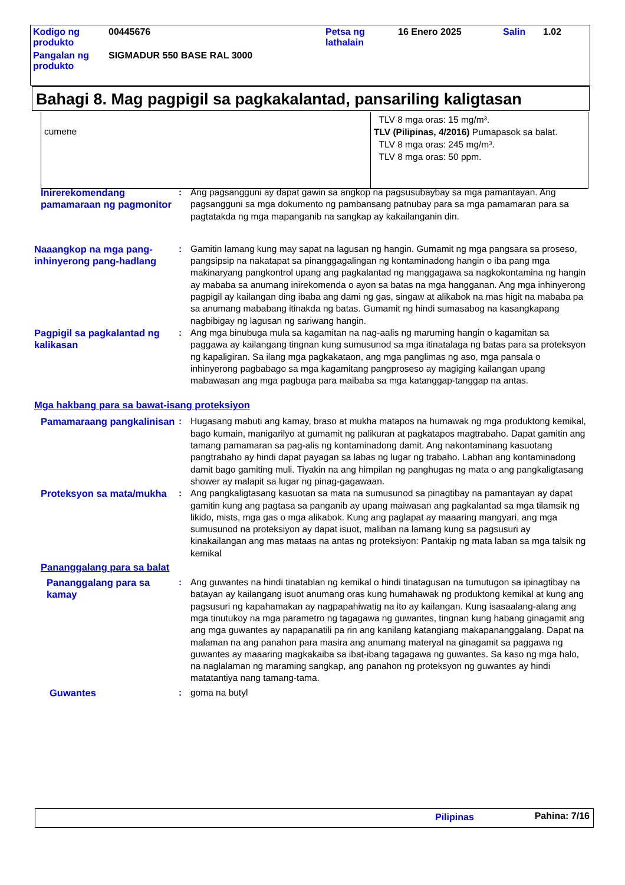| Kodigo ng produkto | 00445676 | Petsa ng lathalain | 16 Enero 2025 | Salin | 1.02 |
| Pangalan ng produkto | SIGMADUR 550 BASE RAL 3000 | | | | |
Bahagi 8. Mag pagpigil sa pagkakalantad, pansariling kaligtasan
| cumene | TLV 8 mga oras: 15 mg/m³. TLV (Pilipinas, 4/2016) Pumapasok sa balat. TLV 8 mga oras: 245 mg/m³. TLV 8 mga oras: 50 ppm. |
Inirerekomendang pamamaraan ng pagmonitor
: Ang pagsangguni ay dapat gawin sa angkop na pagsusubaybay sa mga pamantayan. Ang pagsangguni sa mga dokumento ng pambansang patnubay para sa mga pamamaran para sa pagtatakda ng mga mapanganib na sangkap ay kakailanganin din.
Naaangkop na mga pang-inhinyerong pang-hadlang
: Gamitin lamang kung may sapat na lagusan ng hangin. Gumamit ng mga pangsara sa proseso, pangsipsip na nakatapat sa pinanggagalingan ng kontaminadong hangin o iba pang mga makinaryang pangkontrol upang ang pagkalantad ng manggagawa sa nagkokontamina ng hangin ay mababa sa anumang inirekomenda o ayon sa batas na mga hangganan. Ang mga inhinyerong pagpigil ay kailangan ding ibaba ang dami ng gas, singaw at alikabok na mas higit na mababa pa sa anumang mababang itinakda ng batas. Gumamit ng hindi sumasabog na kasangkapang nagbibigay ng lagusan ng sariwang hangin.
Pagpigil sa pagkalantad ng kalikasan
: Ang mga binubuga mula sa kagamitan na nag-aalis ng maruming hangin o kagamitan sa paggawa ay kailangang tingnan kung sumusunod sa mga itinatalaga ng batas para sa proteksyon ng kapaligiran. Sa ilang mga pagkakataon, ang mga panglimas ng aso, mga pansala o inhinyerong pagbabago sa mga kagamitang pangproseso ay magiging kailangan upang mabawasan ang mga pagbuga para maibaba sa mga katanggap-tanggap na antas.
Mga hakbang para sa bawat-isang proteksiyon
Pamamaraang pangkalinisan
: Hugasang mabuti ang kamay, braso at mukha matapos na humawak ng mga produktong kemikal, bago kumain, manigarilyo at gumamit ng palikuran at pagkatapos magtrabaho. Dapat gamitin ang tamang pamamaran sa pag-alis ng kontaminadong damit. Ang nakontaminang kasuotang pangtrabaho ay hindi dapat payagan sa labas ng lugar ng trabaho. Labhan ang kontaminadong damit bago gamiting muli. Tiyakin na ang himpilan ng panghugas ng mata o ang pangkaligtasang shower ay malapit sa lugar ng pinag-gagawaan.
Proteksyon sa mata/mukha
: Ang pangkaligtasang kasuotan sa mata na sumusunod sa pinagtibay na pamantayan ay dapat gamitin kung ang pagtasa sa panganib ay upang maiwasan ang pagkalantad sa mga tilamsik ng likido, mists, mga gas o mga alikabok. Kung ang paglapat ay maaaring mangyari, ang mga sumusunod na proteksiyon ay dapat isuot, maliban na lamang kung sa pagsusuri ay kinakailangan ang mas mataas na antas ng proteksiyon: Pantakip ng mata laban sa mga talsik ng kemikal
Pananggalang para sa balat
Pananggalang para sa kamay
: Ang guwantes na hindi tinatablan ng kemikal o hindi tinatagusan na tumutugon sa ipinagtibay na batayan ay kailangang isuot anumang oras kung humahawak ng produktong kemikal at kung ang pagsusuri ng kapahamakan ay nagpapahiwatig na ito ay kailangan. Kung isasaalang-alang ang mga tinutukoy na mga parametro ng tagagawa ng guwantes, tingnan kung habang ginagamit ang ang mga guwantes ay napapanatili pa rin ang kanilang katangiang makapananggalang. Dapat na malaman na ang panahon para masira ang anumang materyal na ginagamit sa paggawa ng guwantes ay maaaring magkakaiba sa ibat-ibang tagagawa ng guwantes. Sa kaso ng mga halo, na naglalaman ng maraming sangkap, ang panahon ng proteksyon ng guwantes ay hindi matatantiya nang tamang-tama.
Guwantes : goma na butyl
Pilipinas Pahina: 7/16